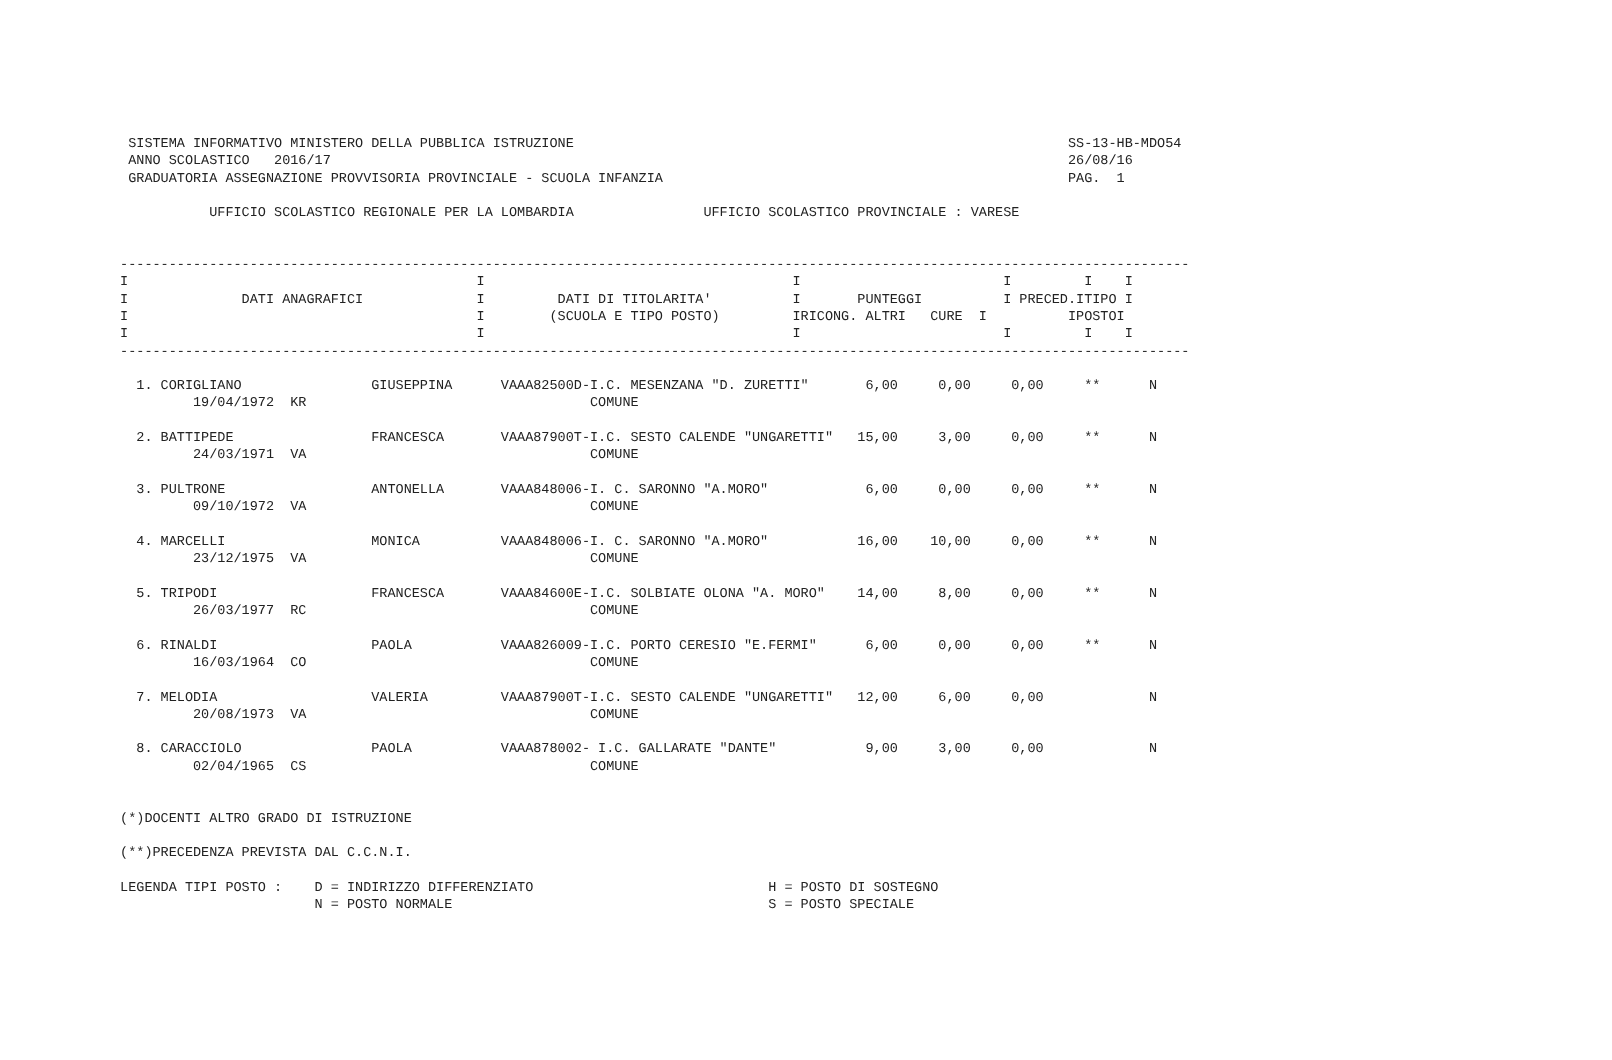SISTEMA INFORMATIVO MINISTERO DELLA PUBBLICA ISTRUZIONE                                                             SS-13-HB-MDO54
  ANNO SCOLASTICO   2016/17                                                                                           26/08/16
  GRADUATORIA ASSEGNAZIONE PROVVISORIA PROVINCIALE - SCUOLA INFANZIA                                                  PAG.  1

            UFFICIO SCOLASTICO REGIONALE PER LA LOMBARDIA                UFFICIO SCOLASTICO PROVINCIALE : VARESE


 ------------------------------------------------------------------------------------------------------------------------------------
 I                                           I                                      I                         I         I    I
 I              DATI ANAGRAFICI              I         DATI DI TITOLARITA'          I       PUNTEGGI          I PRECED.ITIPO I
 I                                           I        (SCUOLA E TIPO POSTO)         IRICONG. ALTRI   CURE  I          IPOSTOI
 I                                           I                                      I                         I         I    I
 ------------------------------------------------------------------------------------------------------------------------------------

   1. CORIGLIANO                GIUSEPPINA      VAAA82500D-I.C. MESENZANA "D. ZURETTI"       6,00     0,00     0,00     **      N
          19/04/1972  KR                                   COMUNE

   2. BATTIPEDE                 FRANCESCA       VAAA87900T-I.C. SESTO CALENDE "UNGARETTI"   15,00     3,00     0,00     **      N
          24/03/1971  VA                                   COMUNE

   3. PULTRONE                  ANTONELLA       VAAA848006-I. C. SARONNO "A.MORO"            6,00     0,00     0,00     **      N
          09/10/1972  VA                                   COMUNE

   4. MARCELLI                  MONICA          VAAA848006-I. C. SARONNO "A.MORO"           16,00    10,00     0,00     **      N
          23/12/1975  VA                                   COMUNE

   5. TRIPODI                   FRANCESCA       VAAA84600E-I.C. SOLBIATE OLONA "A. MORO"    14,00     8,00     0,00     **      N
          26/03/1977  RC                                   COMUNE

   6. RINALDI                   PAOLA           VAAA826009-I.C. PORTO CERESIO "E.FERMI"      6,00     0,00     0,00     **      N
          16/03/1964  CO                                   COMUNE

   7. MELODIA                   VALERIA         VAAA87900T-I.C. SESTO CALENDE "UNGARETTI"   12,00     6,00     0,00             N
          20/08/1973  VA                                   COMUNE

   8. CARACCIOLO                PAOLA           VAAA878002- I.C. GALLARATE "DANTE"           9,00     3,00     0,00             N
          02/04/1965  CS                                   COMUNE


 (*)DOCENTI ALTRO GRADO DI ISTRUZIONE

 (**)PRECEDENZA PREVISTA DAL C.C.N.I.

 LEGENDA TIPI POSTO :    D = INDIRIZZO DIFFERENZIATO                             H = POSTO DI SOSTEGNO
                         N = POSTO NORMALE                                       S = POSTO SPECIALE